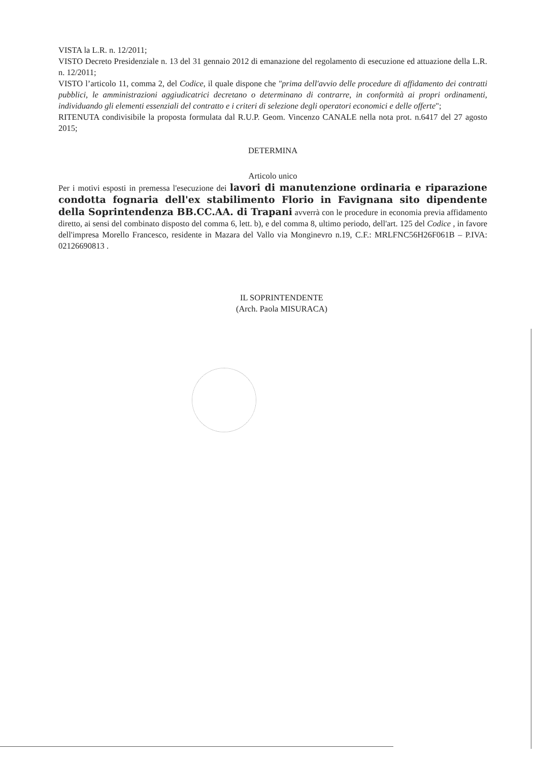VISTA la L.R. n. 12/2011;
VISTO Decreto Presidenziale n. 13 del 31 gennaio 2012 di emanazione del regolamento di esecuzione ed attuazione della L.R. n. 12/2011;
VISTO l’articolo 11, comma 2, del Codice, il quale dispone che "prima dell'avvio delle procedure di affidamento dei contratti pubblici, le amministrazioni aggiudicatrici decretano o determinano di contrarre, in conformità ai propri ordinamenti, individuando gli elementi essenziali del contratto e i criteri di selezione degli operatori economici e delle offerte";
RITENUTA condivisibile la proposta formulata dal R.U.P. Geom. Vincenzo CANALE nella nota prot. n.6417 del 27 agosto 2015;
DETERMINA
Articolo unico
Per i motivi esposti in premessa l'esecuzione dei lavori di manutenzione ordinaria e riparazione condotta fognaria dell'ex stabilimento Florio in Favignana sito dipendente della Soprintendenza BB.CC.AA. di Trapani avverrà con le procedure in economia previa affidamento diretto, ai sensi del combinato disposto del comma 6, lett. b), e del comma 8, ultimo periodo, dell'art. 125 del Codice , in favore dell'impresa Morello Francesco, residente in Mazara del Vallo via Monginevro n.19, C.F.: MRLFNC56H26F061B – P.IVA: 02126690813 .
IL SOPRINTENDENTE
(Arch. Paola MISURACA)